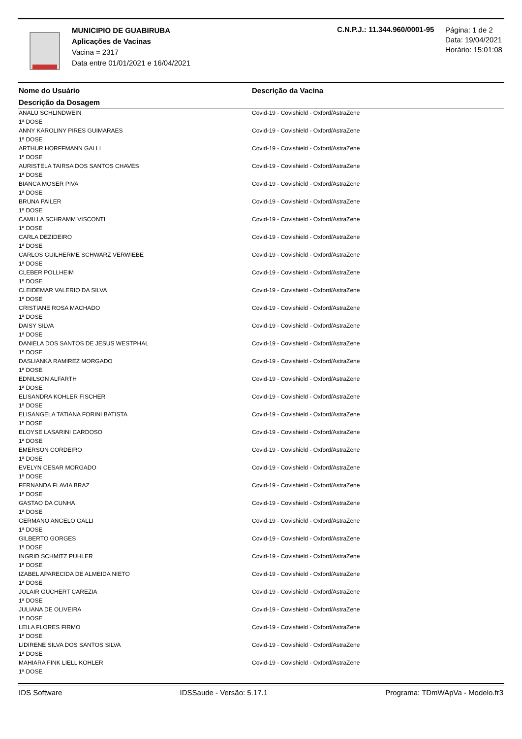MUNICIPIO DE GUABIRUBA
Aplicações de Vacinas
Vacina = 2317
Data entre 01/01/2021 e 16/04/2021
C.N.P.J.: 11.344.960/0001-95
Página: 1 de 2
Data: 19/04/2021
Horário: 15:01:08
| Nome do Usuário | Descrição da Vacina |
| --- | --- |
| Descrição da Dosagem | |
| ANALU SCHLINDWEIN 1ª DOSE | Covid-19 - Covishield - Oxford/AstraZene |
| ANNY KAROLINY PIRES GUIMARAES 1ª DOSE | Covid-19 - Covishield - Oxford/AstraZene |
| ARTHUR HORFFMANN GALLI 1ª DOSE | Covid-19 - Covishield - Oxford/AstraZene |
| AURISTELA TAIRSA DOS SANTOS CHAVES 1ª DOSE | Covid-19 - Covishield - Oxford/AstraZene |
| BIANCA MOSER PIVA 1ª DOSE | Covid-19 - Covishield - Oxford/AstraZene |
| BRUNA PAILER 1ª DOSE | Covid-19 - Covishield - Oxford/AstraZene |
| CAMILLA SCHRAMM VISCONTI 1ª DOSE | Covid-19 - Covishield - Oxford/AstraZene |
| CARLA DEZIDEIRO 1ª DOSE | Covid-19 - Covishield - Oxford/AstraZene |
| CARLOS GUILHERME SCHWARZ VERWIEBE 1ª DOSE | Covid-19 - Covishield - Oxford/AstraZene |
| CLEBER POLLHEIM 1ª DOSE | Covid-19 - Covishield - Oxford/AstraZene |
| CLEIDEMAR VALERIO DA SILVA 1ª DOSE | Covid-19 - Covishield - Oxford/AstraZene |
| CRISTIANE ROSA MACHADO 1ª DOSE | Covid-19 - Covishield - Oxford/AstraZene |
| DAISY SILVA 1ª DOSE | Covid-19 - Covishield - Oxford/AstraZene |
| DANIELA DOS SANTOS DE JESUS WESTPHAL 1ª DOSE | Covid-19 - Covishield - Oxford/AstraZene |
| DASLIANKA RAMIREZ MORGADO 1ª DOSE | Covid-19 - Covishield - Oxford/AstraZene |
| EDNILSON ALFARTH 1ª DOSE | Covid-19 - Covishield - Oxford/AstraZene |
| ELISANDRA KOHLER FISCHER 1ª DOSE | Covid-19 - Covishield - Oxford/AstraZene |
| ELISANGELA TATIANA FORINI BATISTA 1ª DOSE | Covid-19 - Covishield - Oxford/AstraZene |
| ELOYSE LASARINI CARDOSO 1ª DOSE | Covid-19 - Covishield - Oxford/AstraZene |
| EMERSON CORDEIRO 1ª DOSE | Covid-19 - Covishield - Oxford/AstraZene |
| EVELYN CESAR MORGADO 1ª DOSE | Covid-19 - Covishield - Oxford/AstraZene |
| FERNANDA FLAVIA BRAZ 1ª DOSE | Covid-19 - Covishield - Oxford/AstraZene |
| GASTAO DA CUNHA 1ª DOSE | Covid-19 - Covishield - Oxford/AstraZene |
| GERMANO ANGELO GALLI 1ª DOSE | Covid-19 - Covishield - Oxford/AstraZene |
| GILBERTO GORGES 1ª DOSE | Covid-19 - Covishield - Oxford/AstraZene |
| INGRID SCHMITZ PUHLER 1ª DOSE | Covid-19 - Covishield - Oxford/AstraZene |
| IZABEL APARECIDA DE ALMEIDA NIETO 1ª DOSE | Covid-19 - Covishield - Oxford/AstraZene |
| JOLAIR GUCHERT CAREZIA 1ª DOSE | Covid-19 - Covishield - Oxford/AstraZene |
| JULIANA DE OLIVEIRA 1ª DOSE | Covid-19 - Covishield - Oxford/AstraZene |
| LEILA FLORES FIRMO 1ª DOSE | Covid-19 - Covishield - Oxford/AstraZene |
| LIDIRENE SILVA DOS SANTOS SILVA 1ª DOSE | Covid-19 - Covishield - Oxford/AstraZene |
| MAHIARA FINK LIELL KOHLER 1ª DOSE | Covid-19 - Covishield - Oxford/AstraZene |
IDS Software IDSSaude - Versão: 5.17.1 Programa: TDmWApVa - Modelo.fr3